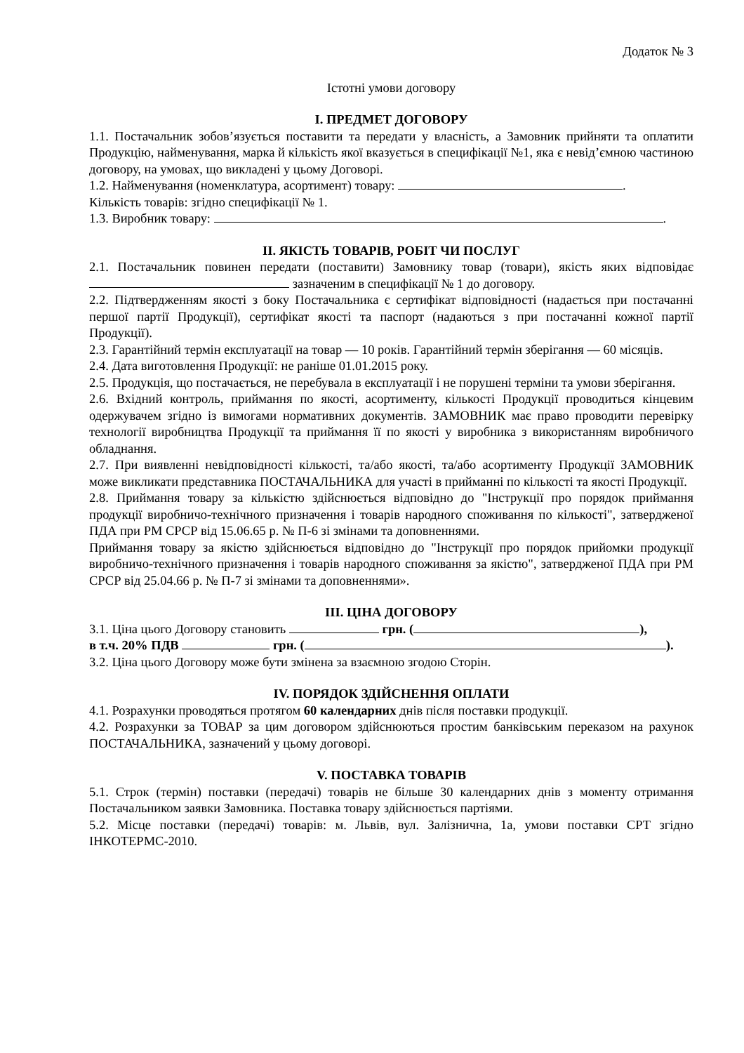Додаток № 3
Істотні умови договору
I. ПРЕДМЕТ ДОГОВОРУ
1.1. Постачальник зобов’язується поставити та передати у власність, а Замовник прийняти та оплатити Продукцію, найменування, марка й кількість якої вказується в специфікації №1, яка є невід’ємною частиною договору, на умовах, що викладені у цьому Договорі.
1.2. Найменування (номенклатура, асортимент) товару: .
Кількість товарів: згідно специфікації № 1.
1.3. Виробник товару: .
II. ЯКІСТЬ ТОВАРІВ, РОБІТ ЧИ ПОСЛУГ
2.1. Постачальник повинен передати (поставити) Замовнику товар (товари), якість яких відповідає зазначеним в специфікації № 1 до договору.
2.2. Підтвердженням якості з боку Постачальника є сертифікат відповідності (надається при постачанні першої партії Продукції), сертифікат якості та паспорт (надаються з при постачанні кожної партії Продукції).
2.3. Гарантійний термін експлуатації на товар — 10 років. Гарантійний термін зберігання — 60 місяців.
2.4. Дата виготовлення Продукції: не раніше 01.01.2015 року.
2.5. Продукція, що постачається, не перебувала в експлуатації і не порушені терміни та умови зберігання.
2.6. Вхідний контроль, приймання по якості, асортименту, кількості Продукції проводиться кінцевим одержувачем згідно із вимогами нормативних документів. ЗАМОВНИК має право проводити перевірку технології виробництва Продукції та приймання її по якості у виробника з використанням виробничого обладнання.
2.7. При виявленні невідповідності кількості, та/або якості, та/або асортименту Продукції ЗАМОВНИК може викликати представника ПОСТАЧАЛЬНИКА для участі в прийманні по кількості та якості Продукції.
2.8. Приймання товару за кількістю здійснюється відповідно до "Інструкції про порядок приймання продукції виробничо-технічного призначення і товарів народного споживання по кількості", затвердженої ПДА при РМ СРСР від 15.06.65 р. № П-6 зі змінами та доповненнями.
Приймання товару за якістю здійснюється відповідно до "Інструкції про порядок прийомки продукції виробничо-технічного призначення і товарів народного споживання за якістю", затвердженої ПДА при РМ СРСР від 25.04.66 р. № П-7 зі змінами та доповненнями».
III. ЦІНА ДОГОВОРУ
3.1. Ціна цього Договору становить грн. ( ),
в т.ч. 20% ПДВ грн. ( ).
3.2. Ціна цього Договору може бути змінена за взаємною згодою Сторін.
IV. ПОРЯДОК ЗДІЙСНЕННЯ ОПЛАТИ
4.1. Розрахунки проводяться протягом 60 календарних днів після поставки продукції.
4.2. Розрахунки за ТОВАР за цим договором здійснюються простим банківським переказом на рахунок ПОСТАЧАЛЬНИКА, зазначений у цьому договорі.
V. ПОСТАВКА ТОВАРІВ
5.1. Строк (термін) поставки (передачі) товарів не більше 30 календарних днів з моменту отримання Постачальником заявки Замовника. Поставка товару здійснюється партіями.
5.2. Місце поставки (передачі) товарів: м. Львів, вул. Залізнична, 1а, умови поставки СРТ згідно ІНКОТЕРМС-2010.